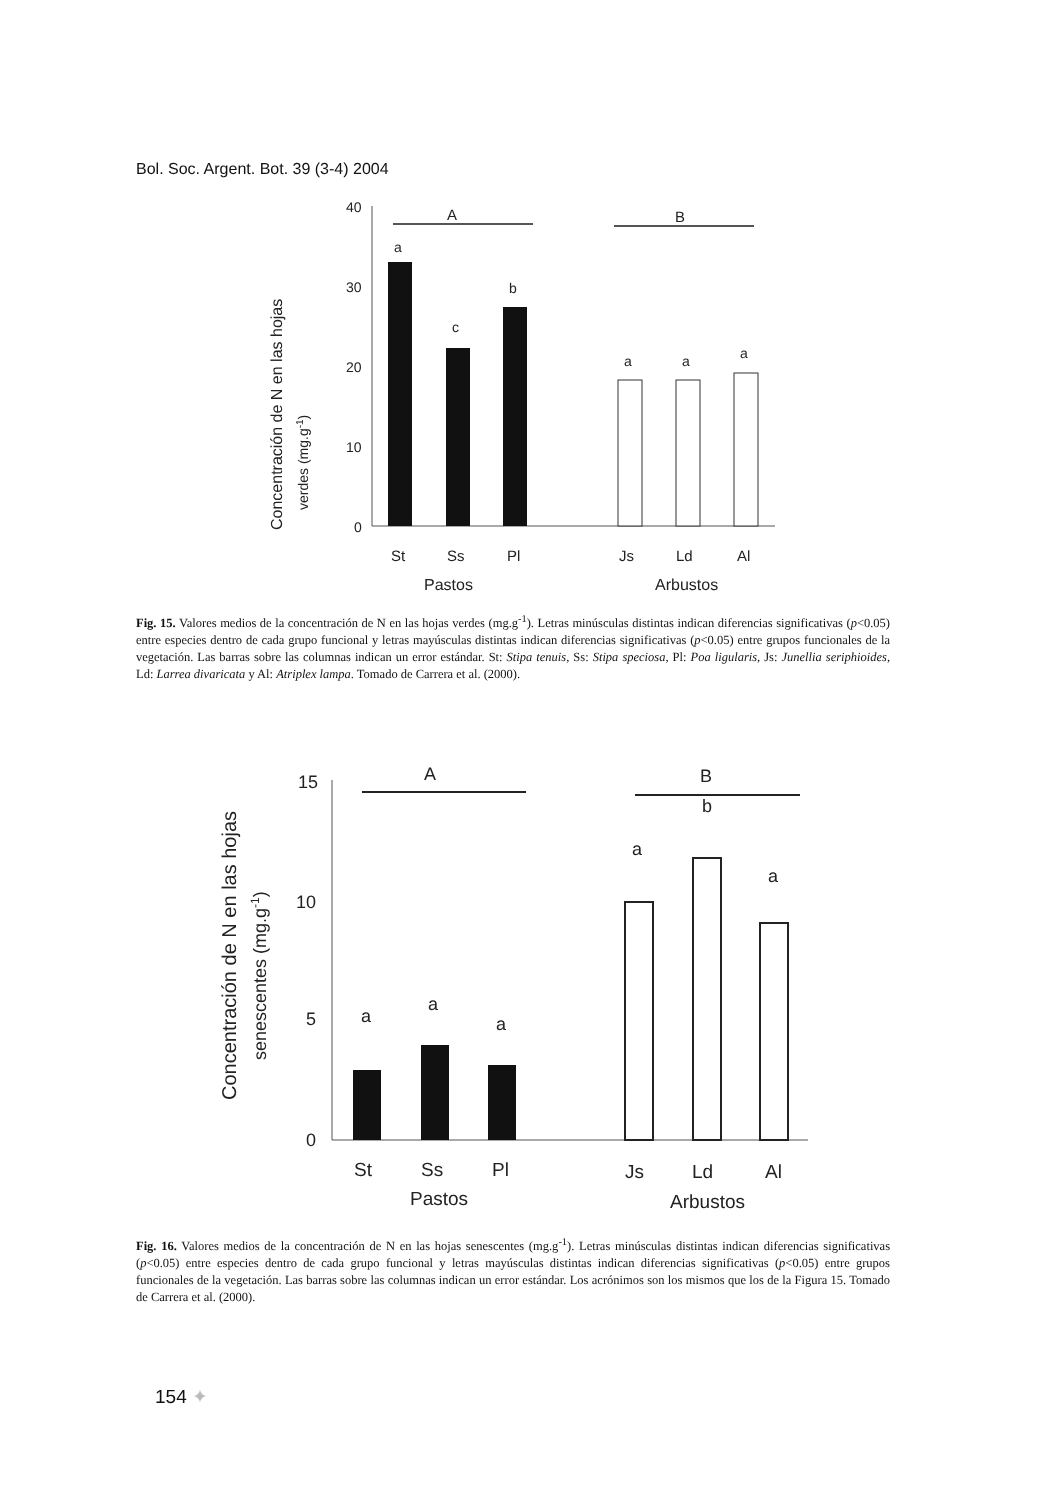Bol. Soc. Argent. Bot. 39 (3-4) 2004
Concentración de N en las hojas
verdes (mg.g-1)
40
30
20
10
0
A
B
a
c
b
a
a
a
St
Ss
Pl
Js
Ld
Al
Pastos
Arbustos
Fig. 15. Valores medios de la concentración de N en las hojas verdes (mg.g<sup>-1</sup>). Letras minúsculas distintas indican diferencias significativas (p<0.05) entre especies dentro de cada grupo funcional y letras mayúsculas distintas indican diferencias significativas (p<0.05) entre grupos funcionales de la vegetación. Las barras sobre las columnas indican un error estándar. St: Stipa tenuis, Ss: Stipa speciosa, Pl: Poa ligularis, Js: Junellia seriphioides, Ld: Larrea divaricata y Al: Atriplex lampa. Tomado de Carrera et al. (2000).
Concentración de N en las hojas
senescentes (mg.g-1)
15
10
5
0
A
B
a
a
a
a
b
a
St
Ss
Pl
Js
Ld
Al
Pastos
Arbustos
Fig. 16. Valores medios de la concentración de N en las hojas senescentes (mg.g<sup>-1</sup>). Letras minúsculas distintas indican diferencias significativas (p<0.05) entre especies dentro de cada grupo funcional y letras mayúsculas distintas indican diferencias significativas (p<0.05) entre grupos funcionales de la vegetación. Las barras sobre las columnas indican un error estándar. Los acrónimos son los mismos que los de la Figura 15. Tomado de Carrera et al. (2000).
154 ✦